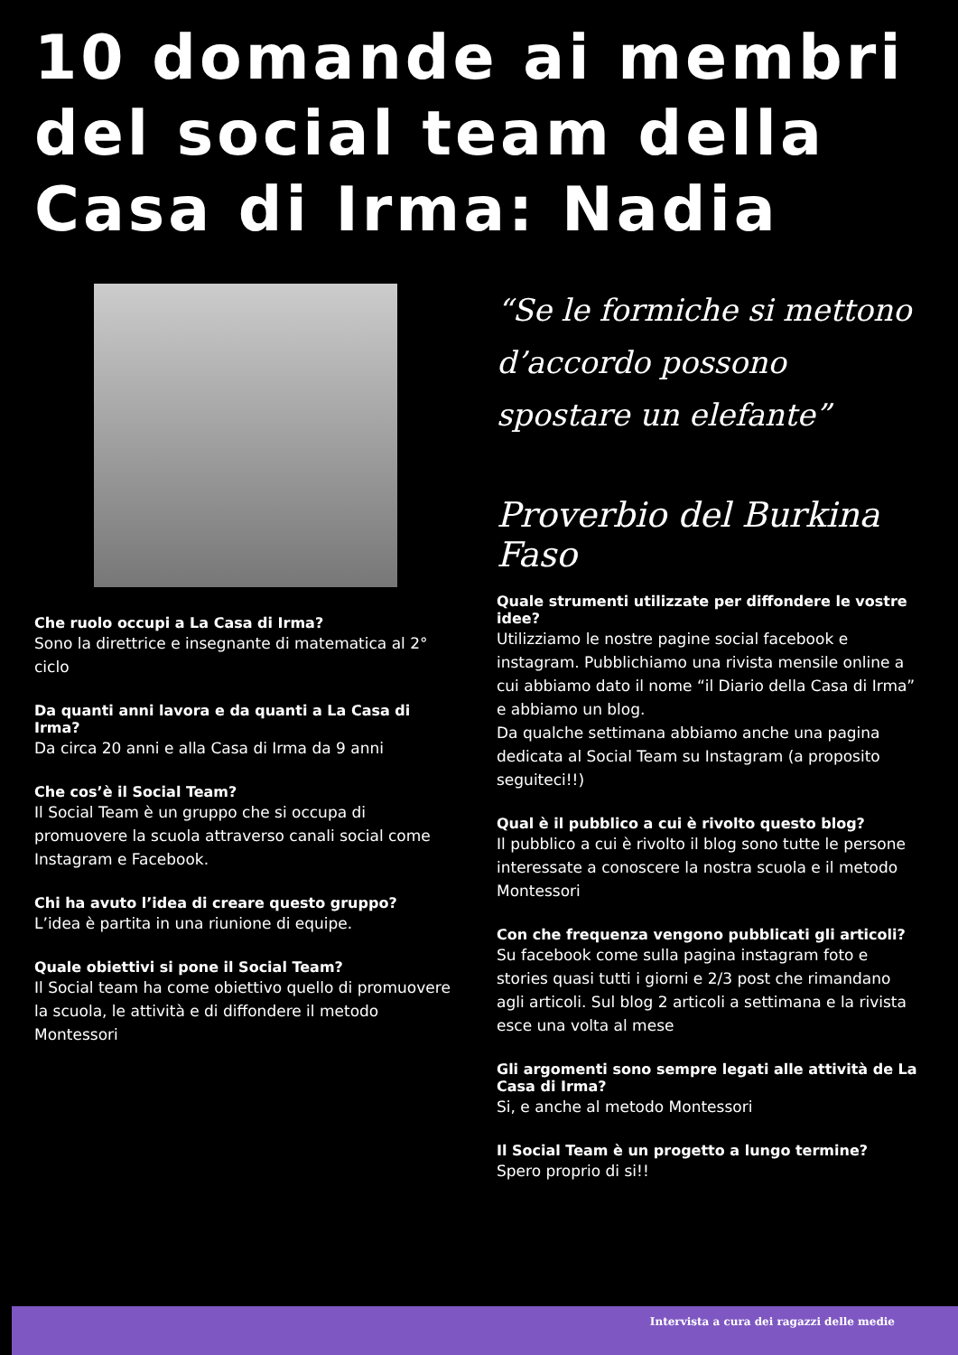10 domande ai membri del social team della Casa di Irma: Nadia
Che ruolo occupi a La Casa di Irma?
Sono la direttrice e insegnante di matematica al 2° ciclo
Da quanti anni lavora e da quanti a La Casa di Irma?
Da circa 20 anni e alla Casa di Irma da 9 anni
Che cos’è il Social Team?
Il Social Team è un gruppo che si occupa di promuovere la scuola attraverso canali social come Instagram e Facebook.
Chi ha avuto l’idea di creare questo gruppo?
L’idea è partita in una riunione di equipe.
Quale obiettivi si pone il Social Team?
Il Social team ha come obiettivo quello di promuovere la scuola, le attività e di diffondere il metodo Montessori
“Se le formiche si mettono d’accordo possono spostare un elefante”
Proverbio del Burkina Faso
Quale strumenti utilizzate per diffondere le vostre idee?
Utilizziamo le nostre pagine social facebook e instagram. Pubblichiamo una rivista mensile online a cui abbiamo dato il nome “il Diario della Casa di Irma” e abbiamo un blog.
Da qualche settimana abbiamo anche una pagina dedicata al Social Team su Instagram (a proposito seguiteci!!)
Qual è il pubblico a cui è rivolto questo blog?
Il pubblico a cui è rivolto il blog sono tutte le persone interessate a conoscere la nostra scuola e il metodo Montessori
Con che frequenza vengono pubblicati gli articoli?
Su facebook come sulla pagina instagram foto e stories quasi tutti i giorni e 2/3 post che rimandano agli articoli. Sul blog 2 articoli a settimana e la rivista esce una volta al mese
Gli argomenti sono sempre legati alle attività de La Casa di Irma?
Si, e anche al metodo Montessori
Il Social Team è un progetto a lungo termine?
Spero proprio di si!!
Intervista a cura dei ragazzi delle medie